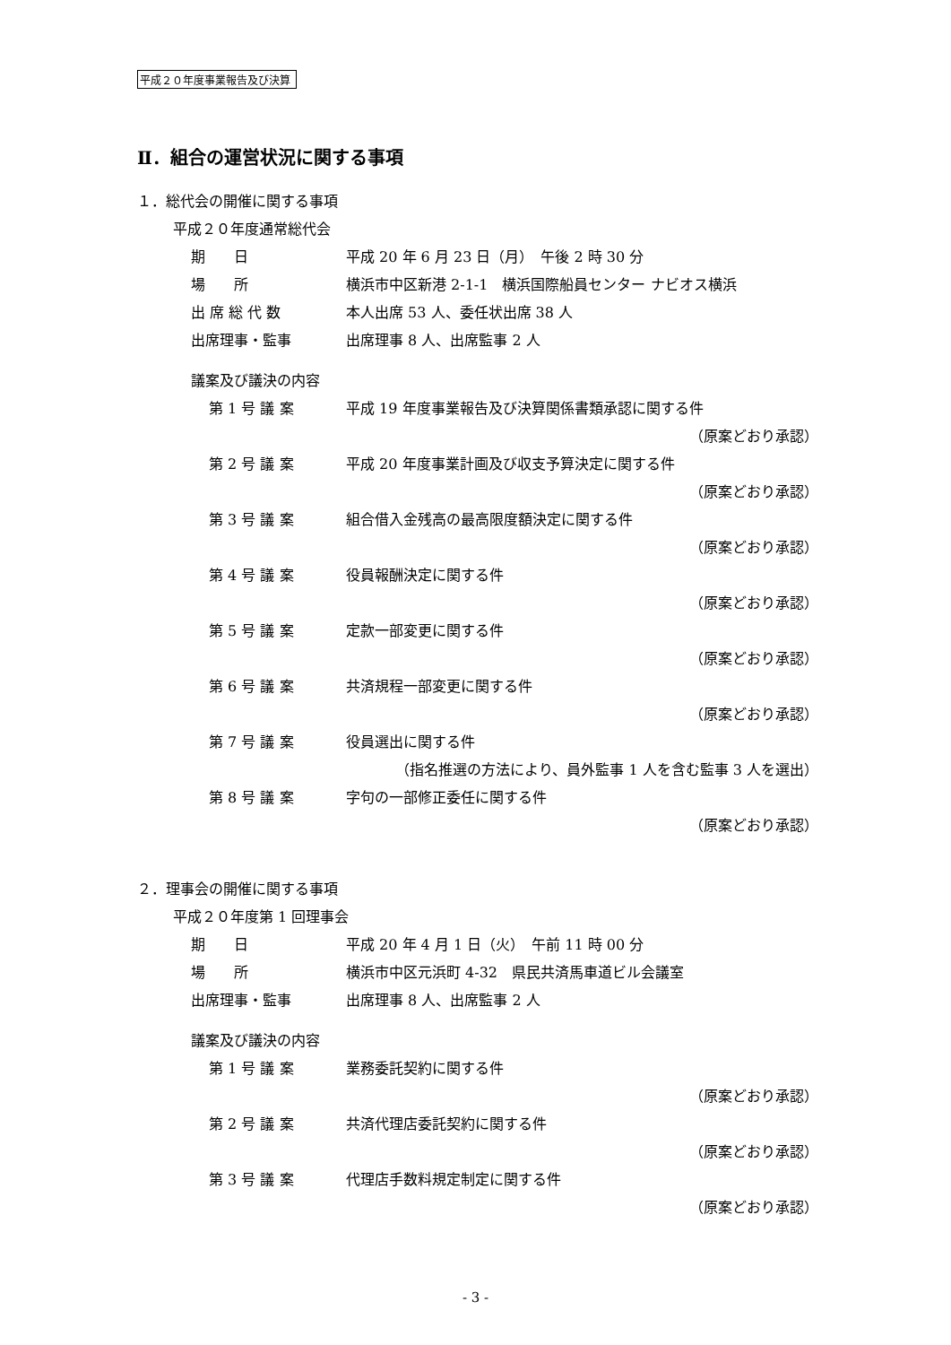平成２０年度事業報告及び決算
Ⅱ．組合の運営状況に関する事項
１．総代会の開催に関する事項
平成２０年度通常総代会
期　　日 平成 20 年 6 月 23 日（月）　午後 2 時 30 分
場　　所 横浜市中区新港 2-1-1　横浜国際船員センター ナビオス横浜
出 席 総 代 数 本人出席 53 人、委任状出席 38 人
出席理事・監事 出席理事 8 人、出席監事 2 人
議案及び議決の内容
第 1 号 議 案 平成 19 年度事業報告及び決算関係書類承認に関する件
（原案どおり承認）
第 2 号 議 案 平成 20 年度事業計画及び収支予算決定に関する件
（原案どおり承認）
第 3 号 議 案 組合借入金残高の最高限度額決定に関する件
（原案どおり承認）
第 4 号 議 案 役員報酬決定に関する件
（原案どおり承認）
第 5 号 議 案 定款一部変更に関する件
（原案どおり承認）
第 6 号 議 案 共済規程一部変更に関する件
（原案どおり承認）
第 7 号 議 案 役員選出に関する件
（指名推選の方法により、員外監事 1 人を含む監事 3 人を選出）
第 8 号 議 案 字句の一部修正委任に関する件
（原案どおり承認）
２．理事会の開催に関する事項
平成２０年度第 1 回理事会
期　　日 平成 20 年 4 月 1 日（火）　午前 11 時 00 分
場　　所 横浜市中区元浜町 4-32　県民共済馬車道ビル会議室
出席理事・監事 出席理事 8 人、出席監事 2 人
議案及び議決の内容
第 1 号 議 案 業務委託契約に関する件
（原案どおり承認）
第 2 号 議 案 共済代理店委託契約に関する件
（原案どおり承認）
第 3 号 議 案 代理店手数料規定制定に関する件
（原案どおり承認）
- 3 -